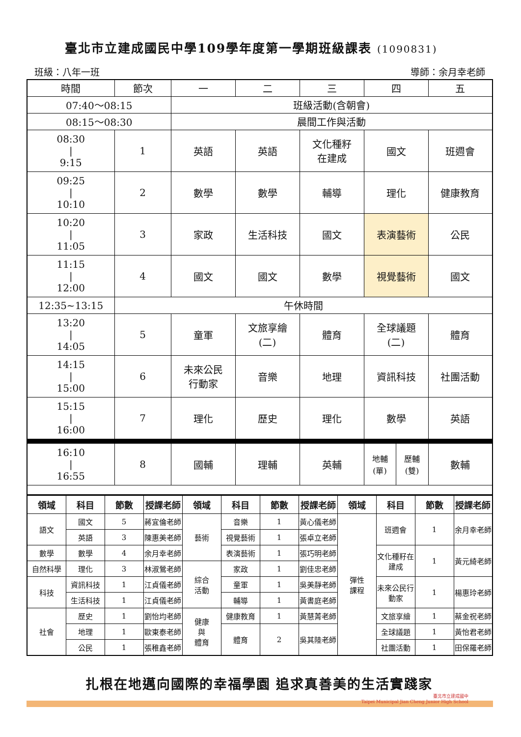臺北市立建成國民中學109學年度第一學期班級課表 (1090831)
班級：八年一班 導師：余月幸老師
| 時間 | 節次 | 一 | 二 | 三 | 四 | | 五 |
| 07:40～08:15 | | 班級活動(含朝會) | | | | | |
| 08:15～08:30 | | 晨間工作與活動 | | | | | |
| 08:30 / 9:15 | 1 | 英語 | 英語 | 文化種籽 在建成 | 國文 | | 班週會 |
| 09:25 / 10:10 | 2 | 數學 | 數學 | 輔導 | 理化 | | 健康教育 |
| 10:20 / 11:05 | 3 | 家政 | 生活科技 | 國文 | 表演藝術 | | 公民 |
| 11:15 / 12:00 | 4 | 國文 | 國文 | 數學 | 視覺藝術 | | 國文 |
| 12:35~13:15 | 午休時間 | | | | | | |
| 13:20 / 14:05 | 5 | 童軍 | 文旅享繪 (二) | 體育 | 全球議題 (二) | | 體育 |
| 14:15 / 15:00 | 6 | 未來公民 行動家 | 音樂 | 地理 | 資訊科技 | | 社團活動 |
| 15:15 / 16:00 | 7 | 理化 | 歷史 | 理化 | 數學 | | 英語 |
| 16:10 / 16:55 | 8 | 國輔 | 理輔 | 英輔 | 地輔 (單) | 歷輔 (雙) | 數輔 |
| 領域 | 科目 | 節數 | 授課老師 | 領域 | 科目 | 節數 | 授課老師 | 領域 | 科目 | 節數 | 授課老師 |
| --- | --- | --- | --- | --- | --- | --- | --- | --- | --- | --- | --- |
| 語文 | 國文 | 5 | 蔣宜倫老師 | 藝術 | 音樂 | 1 | 黃心儀老師 | 彈性 課程 | 班週會 | 1 | 余月幸老師 |
| | 英語 | 3 | 陳惠美老師 | | 視覺藝術 | 1 | 張卓立老師 | | | | |
| 數學 | 數學 | 4 | 余月幸老師 | | 表演藝術 | 1 | 張巧明老師 | | 文化種籽在建成 | 1 | 黃元綺老師 |
| 自然科學 | 理化 | 3 | 林淑鶯老師 | 綜合 活動 | 家政 | 1 | 劉佳忠老師 | | | | |
| 科技 | 資訊科技 | 1 | 江貞儀老師 | | 童軍 | 1 | 吳美靜老師 | | 未來公民行動家 | 1 | 楊惠玲老師 |
| | 生活科技 | 1 | 江貞儀老師 | | 輔導 | 1 | 黃書庭老師 | | | | |
| 社會 | 歷史 | 1 | 劉怡均老師 | 健康 與 體育 | 健康教育 | 1 | 黃慧菁老師 | | 文旅享繪 | 1 | 蔡金祝老師 |
| | 地理 | 1 | 歐東泰老師 | | 體育 | 2 | 吳其陸老師 | | 全球議題 | 1 | 黃怡君老師 |
| | 公民 | 1 | 張稚鑫老師 | | | | | | 社團活動 | 1 | 田保羅老師 |
扎根在地邁向國際的幸福學園 追求真善美的生活實踐家
臺北市立建成國中
Taipei Municipal Jian Cheng Junior High School